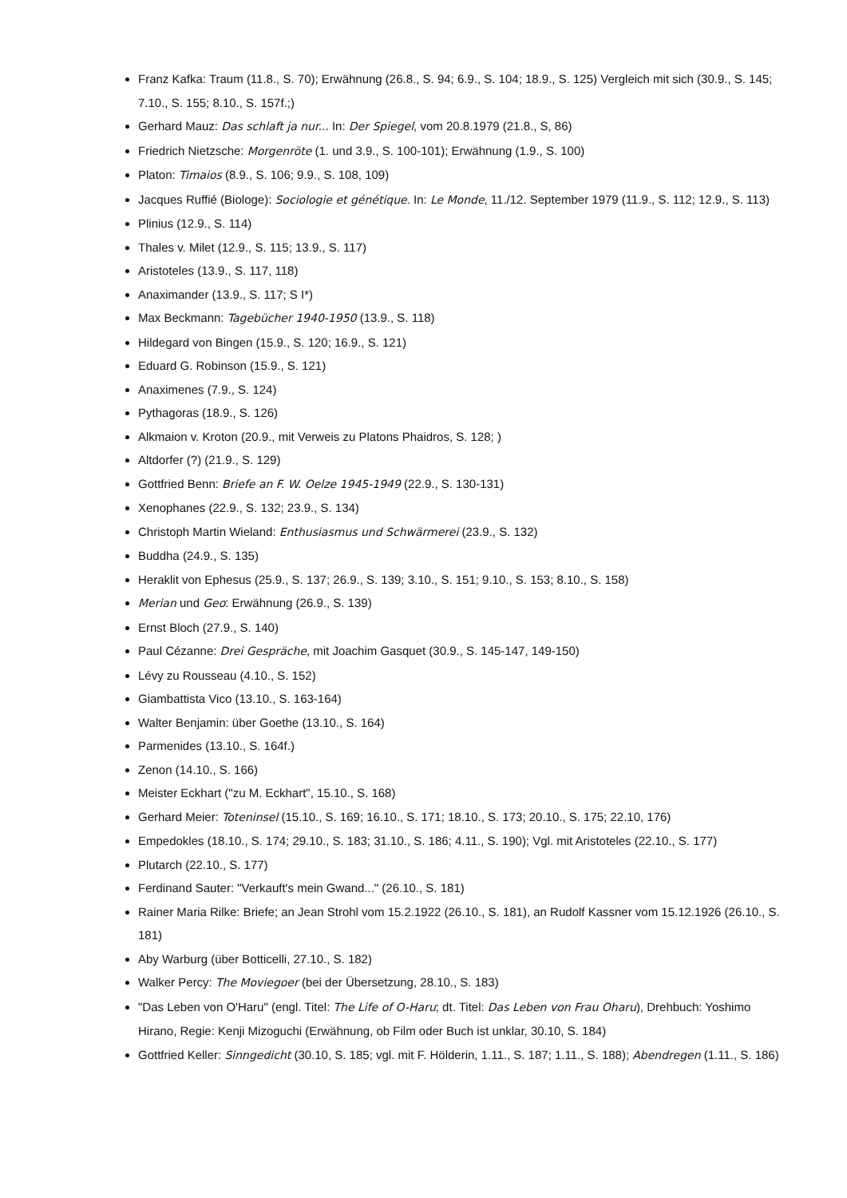Franz Kafka: Traum (11.8., S. 70); Erwähnung (26.8., S. 94; 6.9., S. 104; 18.9., S. 125) Vergleich mit sich (30.9., S. 145; 7.10., S. 155; 8.10., S. 157f.;)
Gerhard Mauz: Das schlaft ja nur... In: Der Spiegel, vom 20.8.1979 (21.8., S, 86)
Friedrich Nietzsche: Morgenröte (1. und 3.9., S. 100-101); Erwähnung (1.9., S. 100)
Platon: Timaios (8.9., S. 106; 9.9., S. 108, 109)
Jacques Ruffié (Biologe): Sociologie et génétique. In: Le Monde, 11./12. September 1979 (11.9., S. 112; 12.9., S. 113)
Plinius (12.9., S. 114)
Thales v. Milet (12.9., S. 115; 13.9., S. 117)
Aristoteles (13.9., S. 117, 118)
Anaximander (13.9., S. 117; S I*)
Max Beckmann: Tagebücher 1940-1950 (13.9., S. 118)
Hildegard von Bingen (15.9., S. 120; 16.9., S. 121)
Eduard G. Robinson (15.9., S. 121)
Anaximenes (7.9., S. 124)
Pythagoras (18.9., S. 126)
Alkmaion v. Kroton (20.9., mit Verweis zu Platons Phaidros, S. 128; )
Altdorfer (?) (21.9., S. 129)
Gottfried Benn: Briefe an F. W. Oelze 1945-1949 (22.9., S. 130-131)
Xenophanes (22.9., S. 132; 23.9., S. 134)
Christoph Martin Wieland: Enthusiasmus und Schwärmerei (23.9., S. 132)
Buddha (24.9., S. 135)
Heraklit von Ephesus (25.9., S. 137; 26.9., S. 139; 3.10., S. 151; 9.10., S. 153; 8.10., S. 158)
Merian und Geo: Erwähnung (26.9., S. 139)
Ernst Bloch (27.9., S. 140)
Paul Cézanne: Drei Gespräche, mit Joachim Gasquet (30.9., S. 145-147, 149-150)
Lévy zu Rousseau (4.10., S. 152)
Giambattista Vico (13.10., S. 163-164)
Walter Benjamin: über Goethe (13.10., S. 164)
Parmenides (13.10., S. 164f.)
Zenon (14.10., S. 166)
Meister Eckhart ("zu M. Eckhart", 15.10., S. 168)
Gerhard Meier: Toteninsel (15.10., S. 169; 16.10., S. 171; 18.10., S. 173; 20.10., S. 175; 22.10, 176)
Empedokles (18.10., S. 174; 29.10., S. 183; 31.10., S. 186; 4.11., S. 190); Vgl. mit Aristoteles (22.10., S. 177)
Plutarch (22.10., S. 177)
Ferdinand Sauter: "Verkauft's mein Gwand..." (26.10., S. 181)
Rainer Maria Rilke: Briefe; an Jean Strohl vom 15.2.1922 (26.10., S. 181), an Rudolf Kassner vom 15.12.1926 (26.10., S. 181)
Aby Warburg (über Botticelli, 27.10., S. 182)
Walker Percy: The Moviegoer (bei der Übersetzung, 28.10., S. 183)
"Das Leben von O'Haru" (engl. Titel: The Life of O-Haru; dt. Titel: Das Leben von Frau Oharu), Drehbuch: Yoshimo Hirano, Regie: Kenji Mizoguchi (Erwähnung, ob Film oder Buch ist unklar, 30.10, S. 184)
Gottfried Keller: Sinngedicht (30.10, S. 185; vgl. mit F. Hölderin, 1.11., S. 187; 1.11., S. 188); Abendregen (1.11., S. 186)